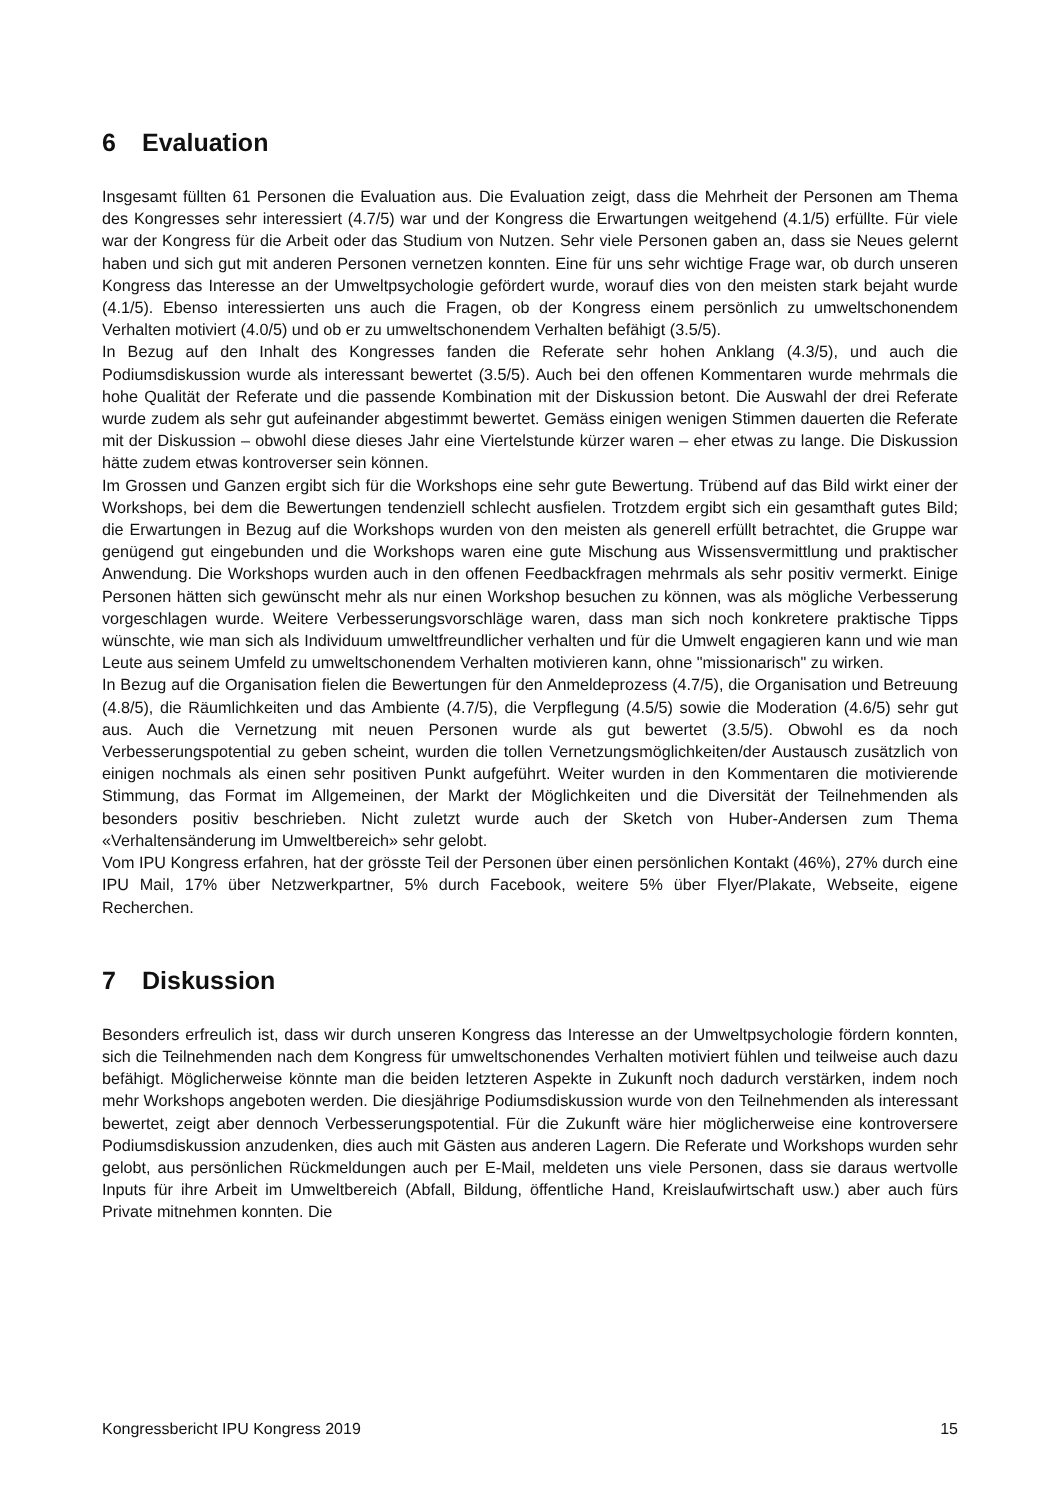6 Evaluation
Insgesamt füllten 61 Personen die Evaluation aus. Die Evaluation zeigt, dass die Mehrheit der Personen am Thema des Kongresses sehr interessiert (4.7/5) war und der Kongress die Erwartungen weitgehend (4.1/5) erfüllte. Für viele war der Kongress für die Arbeit oder das Studium von Nutzen. Sehr viele Personen gaben an, dass sie Neues gelernt haben und sich gut mit anderen Personen vernetzen konnten. Eine für uns sehr wichtige Frage war, ob durch unseren Kongress das Interesse an der Umweltpsychologie gefördert wurde, worauf dies von den meisten stark bejaht wurde (4.1/5). Ebenso interessierten uns auch die Fragen, ob der Kongress einem persönlich zu umweltschonendem Verhalten motiviert (4.0/5) und ob er zu umweltschonendem Verhalten befähigt (3.5/5).
In Bezug auf den Inhalt des Kongresses fanden die Referate sehr hohen Anklang (4.3/5), und auch die Podiumsdiskussion wurde als interessant bewertet (3.5/5). Auch bei den offenen Kommentaren wurde mehrmals die hohe Qualität der Referate und die passende Kombination mit der Diskussion betont. Die Auswahl der drei Referate wurde zudem als sehr gut aufeinander abgestimmt bewertet. Gemäss einigen wenigen Stimmen dauerten die Referate mit der Diskussion – obwohl diese dieses Jahr eine Viertelstunde kürzer waren – eher etwas zu lange. Die Diskussion hätte zudem etwas kontroverser sein können.
Im Grossen und Ganzen ergibt sich für die Workshops eine sehr gute Bewertung. Trübend auf das Bild wirkt einer der Workshops, bei dem die Bewertungen tendenziell schlecht ausfielen. Trotzdem ergibt sich ein gesamthaft gutes Bild; die Erwartungen in Bezug auf die Workshops wurden von den meisten als generell erfüllt betrachtet, die Gruppe war genügend gut eingebunden und die Workshops waren eine gute Mischung aus Wissensvermittlung und praktischer Anwendung. Die Workshops wurden auch in den offenen Feedbackfragen mehrmals als sehr positiv vermerkt. Einige Personen hätten sich gewünscht mehr als nur einen Workshop besuchen zu können, was als mögliche Verbesserung vorgeschlagen wurde. Weitere Verbesserungsvorschläge waren, dass man sich noch konkretere praktische Tipps wünschte, wie man sich als Individuum umweltfreundlicher verhalten und für die Umwelt engagieren kann und wie man Leute aus seinem Umfeld zu umweltschonendem Verhalten motivieren kann, ohne "missionarisch" zu wirken.
In Bezug auf die Organisation fielen die Bewertungen für den Anmeldeprozess (4.7/5), die Organisation und Betreuung (4.8/5), die Räumlichkeiten und das Ambiente (4.7/5), die Verpflegung (4.5/5) sowie die Moderation (4.6/5) sehr gut aus. Auch die Vernetzung mit neuen Personen wurde als gut bewertet (3.5/5). Obwohl es da noch Verbesserungspotential zu geben scheint, wurden die tollen Vernetzungsmöglichkeiten/der Austausch zusätzlich von einigen nochmals als einen sehr positiven Punkt aufgeführt. Weiter wurden in den Kommentaren die motivierende Stimmung, das Format im Allgemeinen, der Markt der Möglichkeiten und die Diversität der Teilnehmenden als besonders positiv beschrieben. Nicht zuletzt wurde auch der Sketch von Huber-Andersen zum Thema «Verhaltensänderung im Umweltbereich» sehr gelobt.
Vom IPU Kongress erfahren, hat der grösste Teil der Personen über einen persönlichen Kontakt (46%), 27% durch eine IPU Mail, 17% über Netzwerkpartner, 5% durch Facebook, weitere 5% über Flyer/Plakate, Webseite, eigene Recherchen.
7 Diskussion
Besonders erfreulich ist, dass wir durch unseren Kongress das Interesse an der Umweltpsychologie fördern konnten, sich die Teilnehmenden nach dem Kongress für umweltschonendes Verhalten motiviert fühlen und teilweise auch dazu befähigt. Möglicherweise könnte man die beiden letzteren Aspekte in Zukunft noch dadurch verstärken, indem noch mehr Workshops angeboten werden. Die diesjährige Podiumsdiskussion wurde von den Teilnehmenden als interessant bewertet, zeigt aber dennoch Verbesserungspotential. Für die Zukunft wäre hier möglicherweise eine kontroversere Podiumsdiskussion anzudenken, dies auch mit Gästen aus anderen Lagern. Die Referate und Workshops wurden sehr gelobt, aus persönlichen Rückmeldungen auch per E-Mail, meldeten uns viele Personen, dass sie daraus wertvolle Inputs für ihre Arbeit im Umweltbereich (Abfall, Bildung, öffentliche Hand, Kreislaufwirtschaft usw.) aber auch fürs Private mitnehmen konnten. Die
Kongressbericht IPU Kongress 2019 15